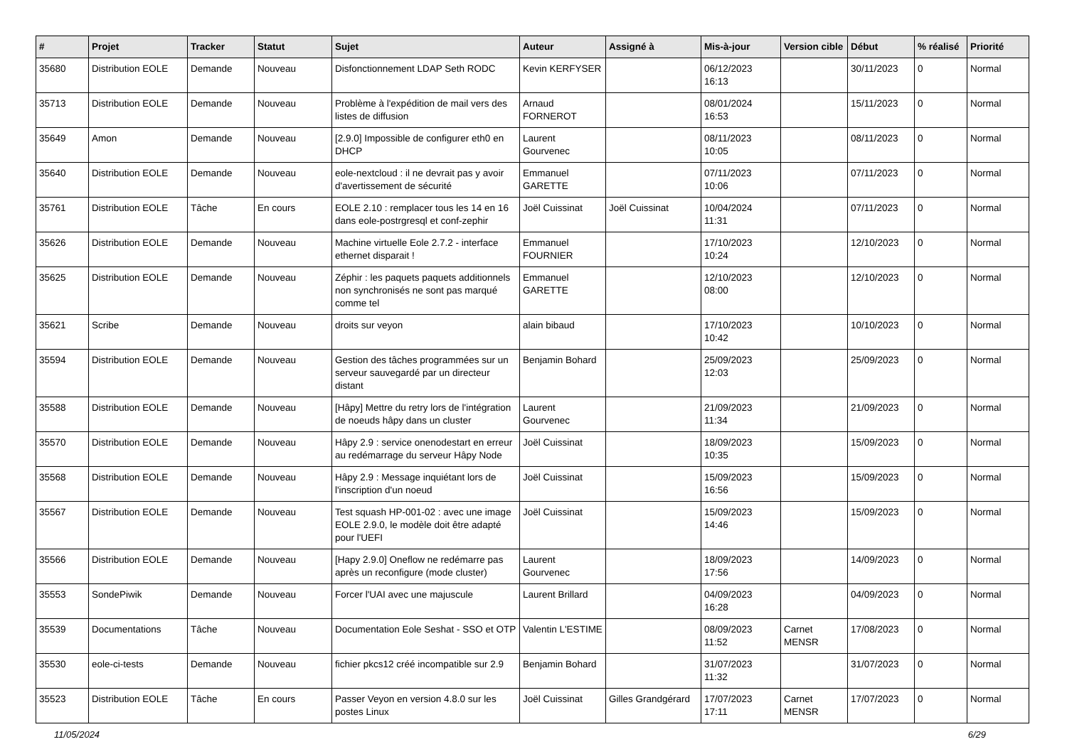| # | Projet | Tracker | Statut | Sujet | Auteur | Assigné à | Mis-à-jour | Version cible | Début | % réalisé | Priorité |
| --- | --- | --- | --- | --- | --- | --- | --- | --- | --- | --- | --- |
| 35680 | Distribution EOLE | Demande | Nouveau | Disfonctionnement LDAP Seth RODC | Kevin KERFYSER | | 06/12/2023 16:13 | | 30/11/2023 | 0 | Normal |
| 35713 | Distribution EOLE | Demande | Nouveau | Problème à l'expédition de mail vers des listes de diffusion | Arnaud FORNEROT | | 08/01/2024 16:53 | | 15/11/2023 | 0 | Normal |
| 35649 | Amon | Demande | Nouveau | [2.9.0] Impossible de configurer eth0 en DHCP | Laurent Gourvenec | | 08/11/2023 10:05 | | 08/11/2023 | 0 | Normal |
| 35640 | Distribution EOLE | Demande | Nouveau | eole-nextcloud : il ne devrait pas y avoir d'avertissement de sécurité | Emmanuel GARETTE | | 07/11/2023 10:06 | | 07/11/2023 | 0 | Normal |
| 35761 | Distribution EOLE | Tâche | En cours | EOLE 2.10 : remplacer tous les 14 en 16 dans eole-postrgresql et conf-zephir | Joël Cuissinat | Joël Cuissinat | 10/04/2024 11:31 | | 07/11/2023 | 0 | Normal |
| 35626 | Distribution EOLE | Demande | Nouveau | Machine virtuelle Eole 2.7.2 - interface ethernet disparait ! | Emmanuel FOURNIER | | 17/10/2023 10:24 | | 12/10/2023 | 0 | Normal |
| 35625 | Distribution EOLE | Demande | Nouveau | Zéphir : les paquets paquets additionnels non synchronisés ne sont pas marqué comme tel | Emmanuel GARETTE | | 12/10/2023 08:00 | | 12/10/2023 | 0 | Normal |
| 35621 | Scribe | Demande | Nouveau | droits sur veyon | alain bibaud | | 17/10/2023 10:42 | | 10/10/2023 | 0 | Normal |
| 35594 | Distribution EOLE | Demande | Nouveau | Gestion des tâches programmées sur un serveur sauvegardé par un directeur distant | Benjamin Bohard | | 25/09/2023 12:03 | | 25/09/2023 | 0 | Normal |
| 35588 | Distribution EOLE | Demande | Nouveau | [Hâpy] Mettre du retry lors de l'intégration de noeuds hâpy dans un cluster | Laurent Gourvenec | | 21/09/2023 11:34 | | 21/09/2023 | 0 | Normal |
| 35570 | Distribution EOLE | Demande | Nouveau | Hâpy 2.9 : service onenodestart en erreur au redémarrage du serveur Hâpy Node | Joël Cuissinat | | 18/09/2023 10:35 | | 15/09/2023 | 0 | Normal |
| 35568 | Distribution EOLE | Demande | Nouveau | Hâpy 2.9 : Message inquiétant lors de l'inscription d'un noeud | Joël Cuissinat | | 15/09/2023 16:56 | | 15/09/2023 | 0 | Normal |
| 35567 | Distribution EOLE | Demande | Nouveau | Test squash HP-001-02 : avec une image EOLE 2.9.0, le modèle doit être adapté pour l'UEFI | Joël Cuissinat | | 15/09/2023 14:46 | | 15/09/2023 | 0 | Normal |
| 35566 | Distribution EOLE | Demande | Nouveau | [Hapy 2.9.0] Oneflow ne redémarre pas après un reconfigure (mode cluster) | Laurent Gourvenec | | 18/09/2023 17:56 | | 14/09/2023 | 0 | Normal |
| 35553 | SondePiwik | Demande | Nouveau | Forcer l'UAI avec une majuscule | Laurent Brillard | | 04/09/2023 16:28 | | 04/09/2023 | 0 | Normal |
| 35539 | Documentations | Tâche | Nouveau | Documentation Eole Seshat - SSO et OTP | Valentin L'ESTIME | | 08/09/2023 11:52 | Carnet MENSR | 17/08/2023 | 0 | Normal |
| 35530 | eole-ci-tests | Demande | Nouveau | fichier pkcs12 créé incompatible sur 2.9 | Benjamin Bohard | | 31/07/2023 11:32 | | 31/07/2023 | 0 | Normal |
| 35523 | Distribution EOLE | Tâche | En cours | Passer Veyon en version 4.8.0 sur les postes Linux | Joël Cuissinat | Gilles Grandgérard | 17/07/2023 17:11 | Carnet MENSR | 17/07/2023 | 0 | Normal |
11/05/2024 6/29